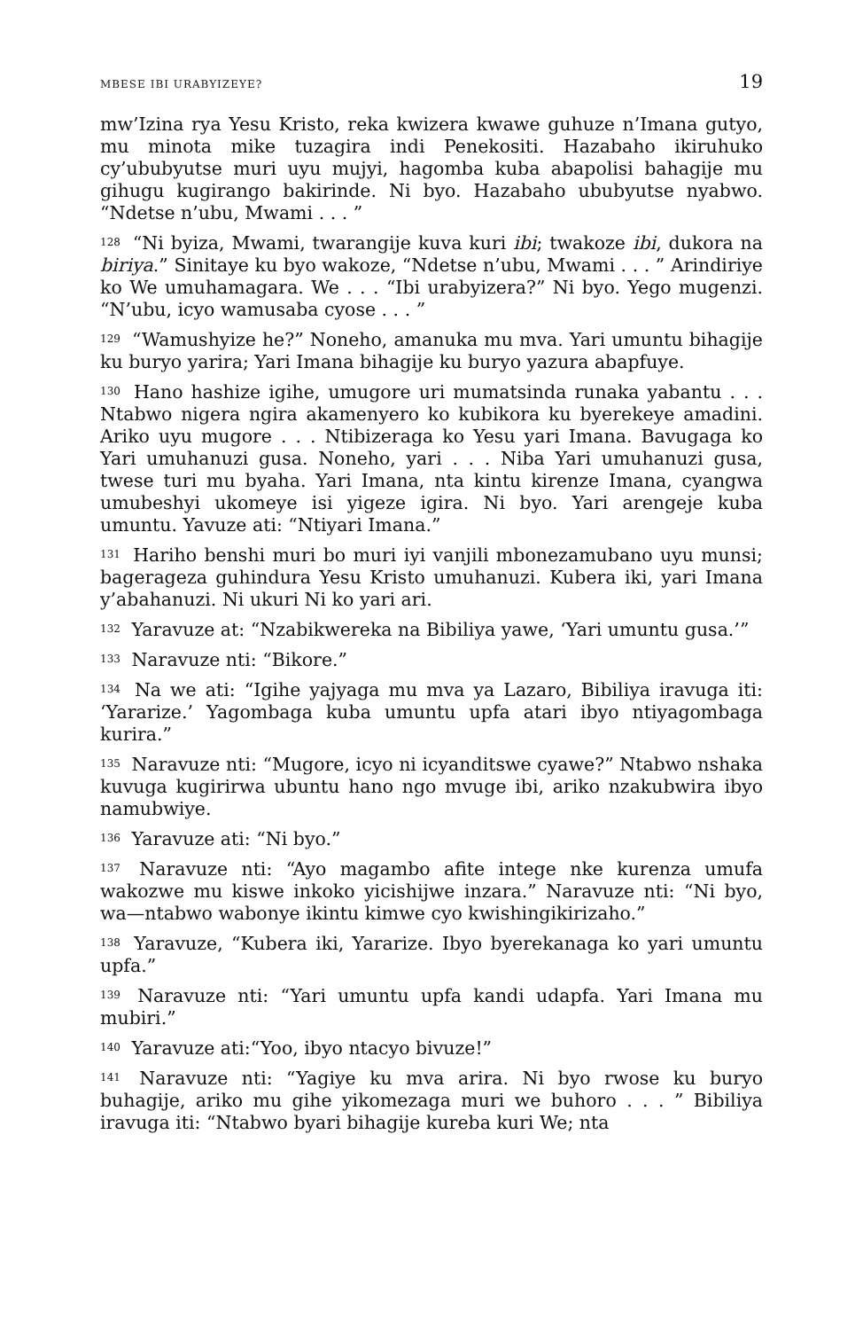MBESE IBI URABYIZEYE? 19
mw’Izina rya Yesu Kristo, reka kwizera kwawe guhuze n’Imana gutyo, mu minota mike tuzagira indi Penekositi. Hazabaho ikiruhuko cy’ububyutse muri uyu mujyi, hagomba kuba abapolisi bahagije mu gihugu kugirango bakirinde. Ni byo. Hazabaho ububyutse nyabwo. “Ndetse n’ubu, Mwami . . . ”
<sup>128</sup> “Ni byiza, Mwami, twarangije kuva kuri ibi; twakoze ibi, dukora na biriya.” Sinitaye ku byo wakoze, “Ndetse n’ubu, Mwami . . . ” Arindiriye ko We umuhamagara. We . . . “Ibi urabyizera?” Ni byo. Yego mugenzi. “N’ubu, icyo wamusaba cyose . . . ”
<sup>129</sup> “Wamushyize he?” Noneho, amanuka mu mva. Yari umuntu bihagije ku buryo yarira; Yari Imana bihagije ku buryo yazura abapfuye.
<sup>130</sup> Hano hashize igihe, umugore uri mumatsinda runaka yabantu . . . Ntabwo nigera ngira akamenyero ko kubikora ku byerekeye amadini. Ariko uyu mugore . . . Ntibizeraga ko Yesu yari Imana. Bavugaga ko Yari umuhanuzi gusa. Noneho, yari . . . Niba Yari umuhanuzi gusa, twese turi mu byaha. Yari Imana, nta kintu kirenze Imana, cyangwa umubeshyi ukomeye isi yigeze igira. Ni byo. Yari arengeje kuba umuntu. Yavuze ati: “Ntiyari Imana.”
<sup>131</sup> Hariho benshi muri bo muri iyi vanjili mbonezamubano uyu munsi; bagerageza guhindura Yesu Kristo umuhanuzi. Kubera iki, yari Imana y’abahanuzi. Ni ukuri Ni ko yari ari.
<sup>132</sup> Yaravuze at: “Nzabikwereka na Bibiliya yawe, ‘Yari umuntu gusa.’”
<sup>133</sup> Naravuze nti: “Bikore.”
<sup>134</sup> Na we ati: “Igihe yajyaga mu mva ya Lazaro, Bibiliya iravuga iti: ‘Yararize.’ Yagombaga kuba umuntu upfa atari ibyo ntiyagombaga kurira.”
<sup>135</sup> Naravuze nti: “Mugore, icyo ni icyanditswe cyawe?” Ntabwo nshaka kuvuga kugirirwa ubuntu hano ngo mvuge ibi, ariko nzakubwira ibyo namubwiye.
<sup>136</sup> Yaravuze ati: “Ni byo.”
<sup>137</sup> Naravuze nti: “Ayo magambo afite intege nke kurenza umufa wakozwe mu kiswe inkoko yicishijwe inzara.” Naravuze nti: “Ni byo, wa—ntabwo wabonye ikintu kimwe cyo kwishingikirizaho.”
<sup>138</sup> Yaravuze, “Kubera iki, Yararize. Ibyo byerekanaga ko yari umuntu upfa.”
<sup>139</sup> Naravuze nti: “Yari umuntu upfa kandi udapfa. Yari Imana mu mubiri.”
<sup>140</sup> Yaravuze ati:“Yoo, ibyo ntacyo bivuze!”
<sup>141</sup> Naravuze nti: “Yagiye ku mva arira. Ni byo rwose ku buryo buhagije, ariko mu gihe yikomezaga muri we buhoro . . . ” Bibiliya iravuga iti: “Ntabwo byari bihagije kureba kuri We; nta